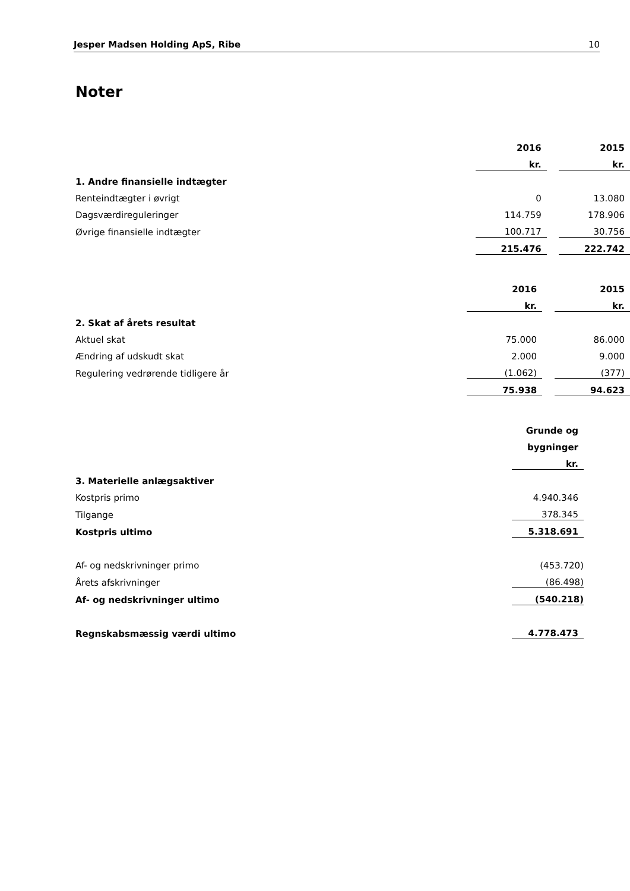Jesper Madsen Holding ApS, Ribe 10
Noter
| | | 2016 | | 2015 |
| | | kr. | | kr. |
| 1. Andre finansielle indtægter | | | | |
| Renteindtægter i øvrigt | | 0 | | 13.080 |
| Dagsværdireguleringer | | 114.759 | | 178.906 |
| Øvrige finansielle indtægter | | 100.717 | | 30.756 |
| | | 215.476 | | 222.742 |
| | | 2016 | | 2015 |
| | | kr. | | kr. |
| 2. Skat af årets resultat | | | | |
| Aktuel skat | | 75.000 | | 86.000 |
| Ændring af udskudt skat | | 2.000 | | 9.000 |
| Regulering vedrørende tidligere år | | (1.062) | | (377) |
| | | 75.938 | | 94.623 |
| | Grunde og |
| | bygninger |
| | kr. |
| 3. Materielle anlægsaktiver | |
| Kostpris primo | 4.940.346 |
| Tilgange | 378.345 |
| Kostpris ultimo | 5.318.691 |
| Af- og nedskrivninger primo | (453.720) |
| Årets afskrivninger | (86.498) |
| Af- og nedskrivninger ultimo | (540.218) |
| Regnskabsmæssig værdi ultimo | 4.778.473 |